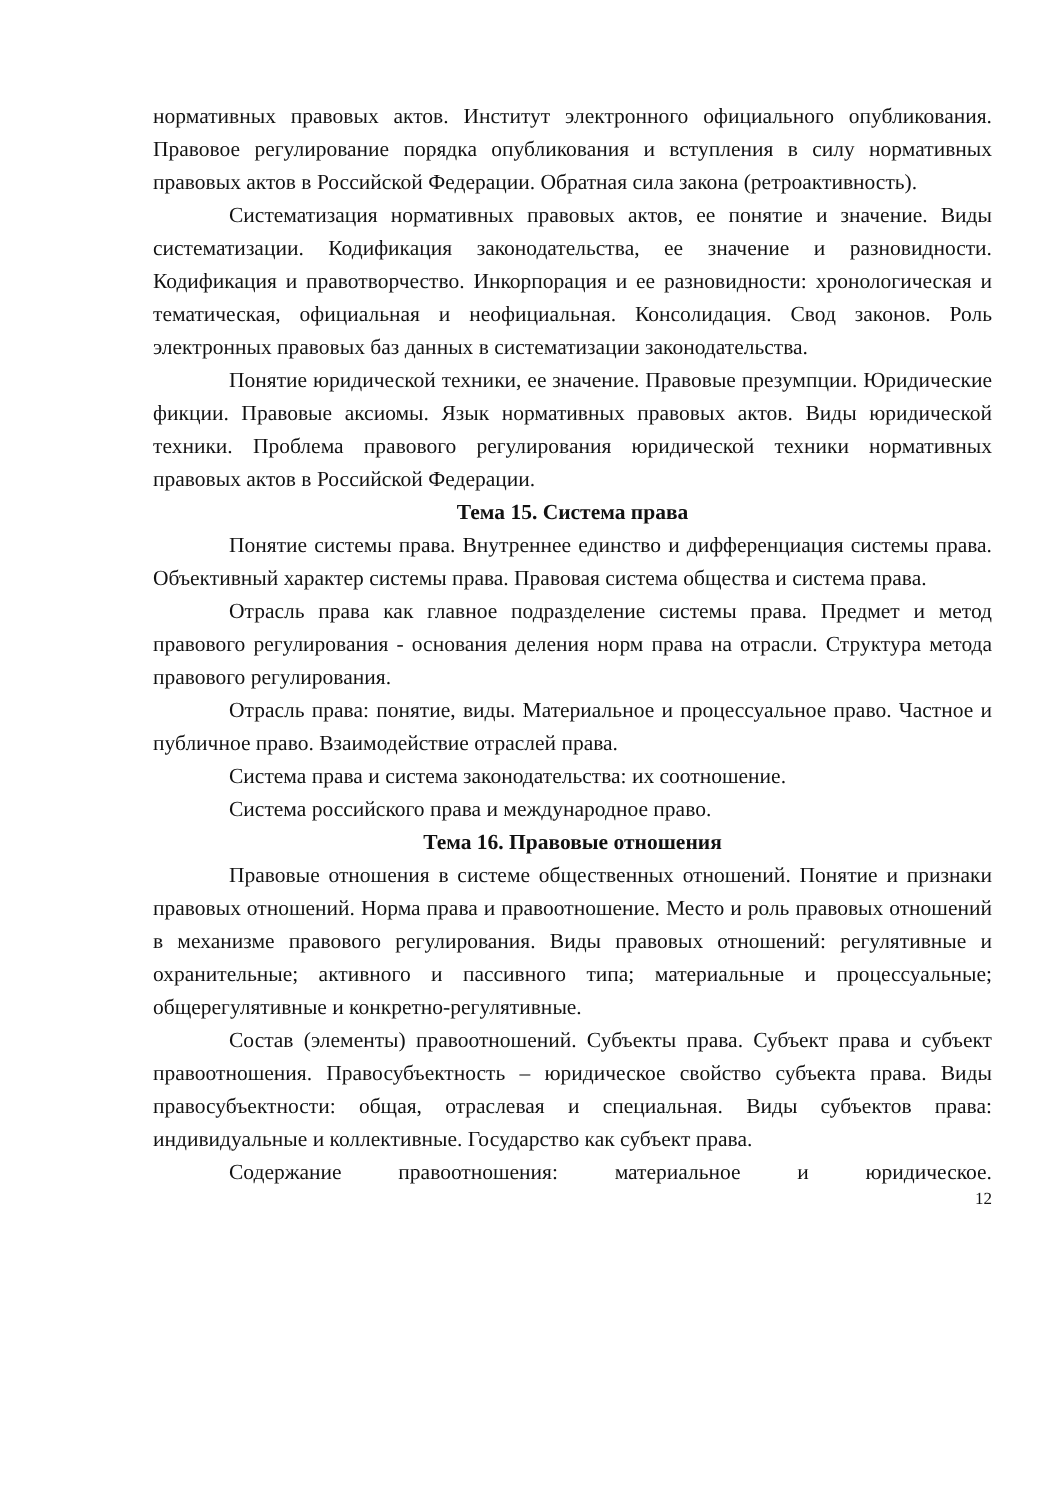нормативных правовых актов. Институт электронного официального опубликования. Правовое регулирование порядка опубликования и вступления в силу нормативных правовых актов в Российской Федерации. Обратная сила закона (ретроактивность).
Систематизация нормативных правовых актов, ее понятие и значение. Виды систематизации. Кодификация законодательства, ее значение и разновидности. Кодификация и правотворчество. Инкорпорация и ее разновидности: хронологическая и тематическая, официальная и неофициальная. Консолидация. Свод законов. Роль электронных правовых баз данных в систематизации законодательства.
Понятие юридической техники, ее значение. Правовые презумпции. Юридические фикции. Правовые аксиомы. Язык нормативных правовых актов. Виды юридической техники. Проблема правового регулирования юридической техники нормативных правовых актов в Российской Федерации.
Тема 15. Система права
Понятие системы права. Внутреннее единство и дифференциация системы права. Объективный характер системы права. Правовая система общества и система права.
Отрасль права как главное подразделение системы права. Предмет и метод правового регулирования - основания деления норм права на отрасли. Структура метода правового регулирования.
Отрасль права: понятие, виды. Материальное и процессуальное право. Частное и публичное право. Взаимодействие отраслей права.
Система права и система законодательства: их соотношение.
Система российского права и международное право.
Тема 16. Правовые отношения
Правовые отношения в системе общественных отношений. Понятие и признаки правовых отношений. Норма права и правоотношение. Место и роль правовых отношений в механизме правового регулирования. Виды правовых отношений: регулятивные и охранительные; активного и пассивного типа; материальные и процессуальные; общерегулятивные и конкретно-регулятивные.
Состав (элементы) правоотношений. Субъекты права. Субъект права и субъект правоотношения. Правосубъектность – юридическое свойство субъекта права. Виды правосубъектности: общая, отраслевая и специальная. Виды субъектов права: индивидуальные и коллективные. Государство как субъект права.
Содержание правоотношения: материальное и юридическое.
12